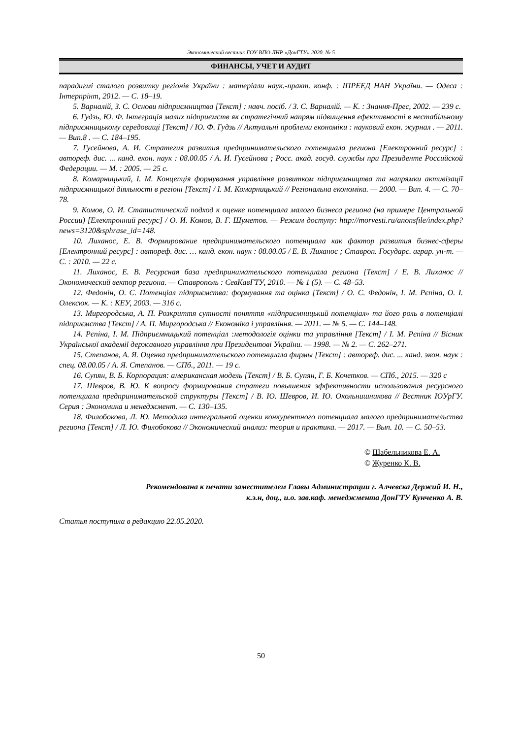Экономический вестник ГОУ ВПО ЛНР «ДонГТУ» 2020. № 5
ФИНАНСЫ, УЧЕТ И АУДИТ
парадигмі сталого розвитку регіонів України : матеріали наук.-практ. конф. : ІПРЕЕД НАН України. — Одеса : Інтерпрінт, 2012. — С. 18–19.
5. Варналій, З. С. Основи підприємництва [Текст] : навч. посіб. / З. С. Варналій. — К. : Знання-Прес, 2002. — 239 с.
6. Гудзь, Ю. Ф. Інтеграція малих підприємств як стратегічний напрям підвищення ефективності в нестабільному підприємницькому середовищі [Текст] / Ю. Ф. Гудзь // Актуальні проблеми економіки : науковий екон. журнал . — 2011. — Вип.8 . — С. 184–195.
7. Гусейнова, А. И. Стратегия развития предпринимательского потенциала региона [Електронний ресурс] : автореф. дис. ... канд. екон. наук : 08.00.05 / А. И. Гусейнова ; Росс. акад. госуд. службы при Президенте Российской Федерации. — М. : 2005. — 25 с.
8. Комарницький, І. М. Концепція формування управління розвитком підприємництва та напрямки активізації підприємницької діяльності в регіоні [Текст] / І. М. Комарницький // Регіональна економіка. — 2000. — Вип. 4. — С. 70–78.
9. Комов, О. И. Статистический подход к оценке потенциала малого бизнеса региона (на примере Центральной России) [Електронний ресурс] / О. И. Комов, В. Г. Шуметов. — Режим доступу: http://morvesti.ru/anonsfile/index.php?news=3120&sphrase_id=148.
10. Лиханос, Е. В. Формирование предпринимательского потенциала как фактор развития бизнес-сферы [Електронний ресурс] : автореф. дис. … канд. екон. наук : 08.00.05 / Е. В. Лиханос ; Ставроп. Государс. аграр. ун-т. — С. : 2010. — 22 с.
11. Лиханос, Е. В. Ресурсная база предпринимательского потенциала региона [Текст] / Е. В. Лиханос // Экономический вектор региона. — Ставрополь : СевКавГТУ, 2010. — № 1 (5). — С. 48–53.
12. Федонін, О. С. Потенціал підприємства: формування та оцінка [Текст] / О. С. Федонін, І. М. Рєпіна, О. І. Олексюк. — К. : КЕУ, 2003. — 316 с.
13. Миргородська, А. П. Розкриття сутності поняття «підприємницький потенціал» та його роль в потенціалі підприємства [Текст] / А. П. Миргородська // Економіка і управління. — 2011. — № 5. — С. 144–148.
14. Рєпіна, І. М. Підприємницький потенціал :методологія оцінки та управління [Текст] / І. М. Рєпіна // Вісник Української академії державного управління при Президентові України. — 1998. — № 2. — С. 262–271.
15. Степанов, А. Я. Оценка предпринимательского потенциала фирмы [Текст] : автореф. дис. ... канд. экон. наук : спец. 08.00.05 / А. Я. Степанов. — СПб., 2011. — 19 с.
16. Супян, В. Б. Корпорация: американская модель [Текст] / В. Б. Супян, Г. Б. Кочетков. — СПб., 2015. — 320 с
17. Шевров, В. Ю. К вопросу формирования стратеги повышения эффективности использования ресурсного потенциала предпринимательской структуры [Текст] / В. Ю. Шевров, И. Ю. Окольнишникова // Вестник ЮУрГУ. Серия : Экономика и менеджмент. — С. 130–135.
18. Филобокова, Л. Ю. Методика интегральной оценки конкурентного потенциала малого предпринимательства региона [Текст] / Л. Ю. Филобокова // Экономический анализ: теория и практика. — 2017. — Вып. 10. — С. 50–53.
© Шабельникова Е. А.
© Журенко К. В.
Рекомендована к печати заместителем Главы Администрации г. Алчевска Держий И. Н.,
к.э.н, доц., и.о. зав.каф. менеджмента ДонГТУ Кунченко А. В.
Статья поступила в редакцию 22.05.2020.
50